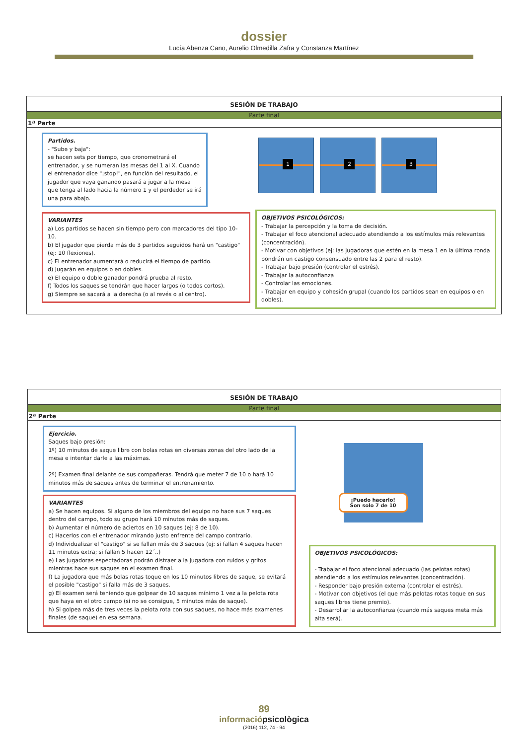dossier
Lucía Abenza Cano, Aurelio Olmedilla Zafra y Constanza Martínez
SESIÓN DE TRABAJO
Parte final
1ª Parte
Partidos.
- "Sube y baja":
se hacen sets por tiempo, que cronometrará el entrenador, y se numeran las mesas del 1 al X. Cuando el entrenador dice "¡stop!", en función del resultado, el jugador que vaya ganando pasará a jugar a la mesa que tenga al lado hacia la número 1 y el perdedor se irá una para abajo.
VARIANTES
a) Los partidos se hacen sin tiempo pero con marcadores del tipo 10-10.
b) El jugador que pierda más de 3 partidos seguidos hará un "castigo" (ej: 10 flexiones).
c) El entrenador aumentará o reducirá el tiempo de partido.
d) Jugarán en equipos o en dobles.
e) El equipo o doble ganador pondrá prueba al resto.
f) Todos los saques se tendrán que hacer largos (o todos cortos).
g) Siempre se sacará a la derecha (o al revés o al centro).
1 2 3
OBJETIVOS PSICOLÓGICOS:
- Trabajar la percepción y la toma de decisión.
- Trabajar el foco atencional adecuado atendiendo a los estímulos más relevantes (concentración).
- Motivar con objetivos (ej: las jugadoras que estén en la mesa 1 en la última ronda pondrán un castigo consensuado entre las 2 para el resto).
- Trabajar bajo presión (controlar el estrés).
- Trabajar la autoconfianza
- Controlar las emociones.
- Trabajar en equipo y cohesión grupal (cuando los partidos sean en equipos o en dobles).
SESIÓN DE TRABAJO
Parte final
2ª Parte
Ejercicio.
Saques bajo presión:
1º) 10 minutos de saque libre con bolas rotas en diversas zonas del otro lado de la mesa e intentar darle a las máximas.
2º) Examen final delante de sus compañeras. Tendrá que meter 7 de 10 o hará 10 minutos más de saques antes de terminar el entrenamiento.
VARIANTES
a) Se hacen equipos. Si alguno de los miembros del equipo no hace sus 7 saques dentro del campo, todo su grupo hará 10 minutos más de saques.
b) Aumentar el número de aciertos en 10 saques (ej: 8 de 10).
c) Hacerlos con el entrenador mirando justo enfrente del campo contrario.
d) Individualizar el "castigo" si se fallan más de 3 saques (ej: si fallan 4 saques hacen 11 minutos extra; si fallan 5 hacen 12´..)
e) Las jugadoras espectadoras podrán distraer a la jugadora con ruidos y gritos mientras hace sus saques en el examen final.
f) La jugadora que más bolas rotas toque en los 10 minutos libres de saque, se evitará el posible "castigo" si falla más de 3 saques.
g) El examen será teniendo que golpear de 10 saques mínimo 1 vez a la pelota rota que haya en el otro campo (si no se consigue, 5 minutos más de saque).
h) Si golpea más de tres veces la pelota rota con sus saques, no hace más examenes finales (de saque) en esa semana.
¡Puedo hacerlo!
Son solo 7 de 10
OBJETIVOS PSICOLÓGICOS:
- Trabajar el foco atencional adecuado (las pelotas rotas) atendiendo a los estímulos relevantes (concentración).
- Responder bajo presión externa (controlar el estrés).
- Motivar con objetivos (el que más pelotas rotas toque en sus saques libres tiene premio).
- Desarrollar la autoconfianza (cuando más saques meta más alta será).
89
informaciópsicològica
(2016) 112, 74 - 94